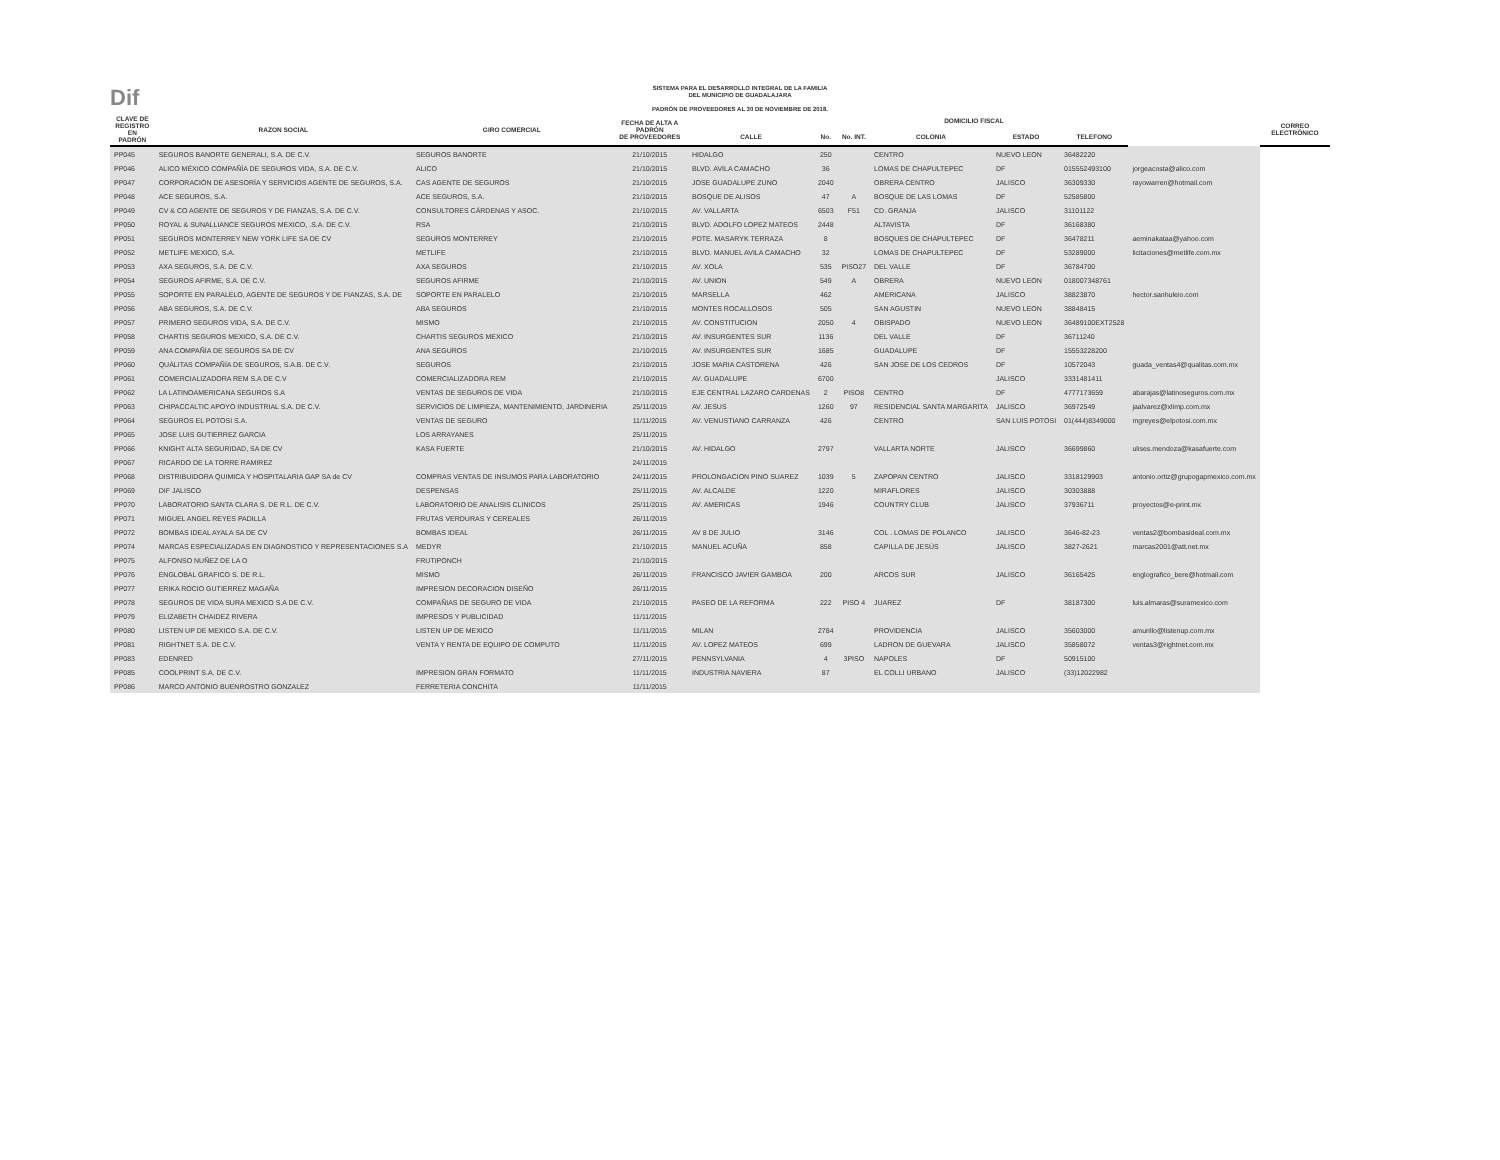Dif
SISTEMA PARA EL DESARROLLO INTEGRAL DE LA FAMILIA
DEL MUNICIPIO DE GUADALAJARA
PADRÓN DE PROVEEDORES AL 30 DE NOVIEMBRE DE 2018.
| CLAVE DE REGISTRO EN PADRÓN | RAZON SOCIAL | GIRO COMERCIAL | FECHA DE ALTA A PADRÓN DE PROVEEDORES | DOMICILIO FISCAL | | | | | | | CORREO ELECTRÓNICO |
| --- | --- | --- | --- | --- | --- | --- | --- | --- | --- | --- | --- |
| | | | | CALLE | No. | No. INT. | COLONIA | ESTADO | TELEFONO | | |
| PP045 | SEGUROS BANORTE GENERALI, S.A. DE C.V. | SEGUROS BANORTE | 21/10/2015 | HIDALGO | 250 | | CENTRO | NUEVO LEON | 36482220 | | |
| PP046 | ALICO MÉXICO COMPAÑÍA DE SEGUROS VIDA, S.A. DE C.V. | ALICO | 21/10/2015 | BLVD. AVILA CAMACHO | 36 | | LOMAS DE CHAPULTEPEC | DF | 015552493100 | jorgeacosta@alico.com | |
| PP047 | CORPORACIÓN DE ASESORÍA Y SERVICIOS AGENTE DE SEGUROS, S.A. | CAS AGENTE DE SEGUROS | 21/10/2015 | JOSE GUADALUPE ZUNO | 2040 | | OBRERA CENTRO | JALISCO | 36309330 | rayowarren@hotmail.com | |
| PP048 | ACE SEGUROS, S.A. | ACE SEGUROS, S.A. | 21/10/2015 | BOSQUE DE ALISOS | 47 | A | BOSQUE DE LAS LOMAS | DF | 52585800 | | |
| PP049 | CV & CO AGENTE DE SEGUROS Y DE FIANZAS, S.A. DE C.V. | CONSULTORES CÁRDENAS Y ASOC. | 21/10/2015 | AV. VALLARTA | 6503 | F51 | CD. GRANJA | JALISCO | 31101122 | | |
| PP050 | ROYAL & SUNALLIANCE SEGUROS MEXICO, .S.A. DE C.V. | RSA | 21/10/2015 | BLVD. ADOLFO LOPEZ MATEOS | 2448 | | ALTAVISTA | DF | 36168380 | | |
| PP051 | SEGUROS MONTERREY NEW YORK LIFE SA DE CV | SEGUROS MONTERREY | 21/10/2015 | PDTE. MASARYK TERRAZA | 8 | | BOSQUES DE CHAPULTEPEC | DF | 36478211 | aeminakataa@yahoo.com | |
| PP052 | METLIFE MEXICO, S.A. | METLIFE | 21/10/2015 | BLVD. MANUEL AVILA CAMACHO | 32 | | LOMAS DE CHAPULTEPEC | DF | 53289000 | licitaciones@metlife.com.mx | |
| PP053 | AXA SEGUROS, S.A. DE C.V. | AXA SEGUROS | 21/10/2015 | AV. XOLA | 535 | PISO27 | DEL VALLE | DF | 36784700 | | |
| PP054 | SEGUROS AFIRME, S.A. DE C.V. | SEGUROS AFIRME | 21/10/2015 | AV. UNION | 549 | A | OBRERA | NUEVO LEON | 018007348761 | | |
| PP055 | SOPORTE EN PARALELO, AGENTE DE SEGUROS Y DE FIANZAS, S.A. DE | SOPORTE EN PARALELO | 21/10/2015 | MARSELLA | 462 | | AMERICANA | JALISCO | 38823870 | hector.sanhuleio.com | |
| PP056 | ABA SEGUROS, S.A. DE C.V. | ABA SEGUROS | 21/10/2015 | MONTES ROCALLOSOS | 505 | | SAN AGUSTIN | NUEVO LEON | 38848415 | | |
| PP057 | PRIMERO SEGUROS VIDA, S.A. DE C.V. | MISMO | 21/10/2015 | AV. CONSTITUCION | 2050 | 4 | OBISPADO | NUEVO LEON | 36489100EXT2528 | | |
| PP058 | CHARTIS SEGUROS MEXICO, S.A. DE C.V. | CHARTIS SEGUROS MEXICO | 21/10/2015 | AV. INSURGENTES SUR | 1136 | | DEL VALLE | DF | 36711240 | | |
| PP059 | ANA COMPAÑÍA DE SEGUROS SA DE CV | ANA SEGUROS | 21/10/2015 | AV. INSURGENTES SUR | 1685 | | GUADALUPE | DF | 15553228200 | | |
| PP060 | QUÁLITAS COMPAÑÍA DE SEGUROS, S.A.B. DE C.V. | SEGUROS | 21/10/2015 | JOSE MARIA CASTORENA | 426 | | SAN JOSE DE LOS CEDROS | DF | 10572043 | guada_ventas4@qualitas.com.mx | |
| PP061 | COMERCIALIZADORA REM S.A DE C.V | COMERCIALIZADORA REM | 21/10/2015 | AV. GUADALUPE | 6700 | | | JALISCO | 3331481411 | | |
| PP062 | LA LATINOAMERICANA SEGUROS S.A | VENTAS DE SEGUROS DE VIDA | 21/10/2015 | EJE CENTRAL LAZARO CARDENAS | 2 | PISO8 | CENTRO | DF | 4777173659 | abarajas@latinoseguros.com.mx | |
| PP063 | CHIPACCALTIC APOYO INDUSTRIAL S.A. DE C.V. | SERVICIOS DE LIMPIEZA, MANTENIMIENTO, JARDINERIA | 25/11/2015 | AV. JESUS | 1260 | 97 | RESIDENCIAL SANTA MARGARITA | JALISCO | 36972549 | jaalvarez@xlimp.com.mx | |
| PP064 | SEGUROS EL POTOSI S.A. | VENTAS DE SEGURO | 11/11/2015 | AV. VENUSTIANO CARRANZA | 426 | | CENTRO | SAN LUIS POTOSI | 01(444)8349000 | mgreyes@elpotosi.com.mx | |
| PP065 | JOSE LUIS GUTIERREZ GARCIA | LOS ARRAYANES | 25/11/2015 | | | | | | | | |
| PP066 | KNIGHT ALTA SEGURIDAD, SA DE CV | KASA FUERTE | 21/10/2015 | AV. HIDALGO | 2797 | | VALLARTA NORTE | JALISCO | 36699860 | ulises.mendoza@kasafuerte.com | |
| PP067 | RICARDO DE LA TORRE RAMIREZ | | 24/11/2015 | | | | | | | | |
| PP068 | DISTRIBUIDORA QUIMICA Y HOSPITALARIA GAP SA de CV | COMPRAS VENTAS DE INSUMOS PARA LABORATORIO | 24/11/2015 | PROLONGACION PINO SUAREZ | 1039 | 5 | ZAPOPAN CENTRO | JALISCO | 3318129903 | antonio.ortiz@grupogapmexico.com.mx | |
| PP069 | DIF JALISCO | DESPENSAS | 25/11/2015 | AV. ALCALDE | 1220 | | MIRAFLORES | JALISCO | 30303888 | | |
| PP070 | LABORATORIO SANTA CLARA S. DE R.L. DE C.V. | LABORATORIO DE ANALISIS CLINICOS | 25/11/2015 | AV. AMERICAS | 1946 | | COUNTRY CLUB | JALISCO | 37936711 | proyectos@e-print.mx | |
| PP071 | MIGUEL ANGEL REYES PADILLA | FRUTAS VERDURAS Y CEREALES | 26/11/2015 | | | | | | | | |
| PP072 | BOMBAS IDEAL AYALA SA DE CV | BOMBAS IDEAL | 26/11/2015 | AV 8 DE JULIO | 3146 | | COL . LOMAS DE POLANCO | JALISCO | 3646-82-23 | ventas2@bombasideal.com.mx | |
| PP074 | MARCAS ESPECIALIZADAS EN DIAGNOSTICO Y REPRESENTACIONES S.A | MEDYR | 21/10/2015 | MANUEL ACUÑA | 858 | | CAPILLA DE JESÚS | JALISCO | 3827-2621 | marcas2001@att.net.mx | |
| PP075 | ALFONSO NUÑEZ DE LA O | FRUTIPONCH | 21/10/2015 | | | | | | | | |
| PP076 | ENGLOBAL GRAFICO S. DE R.L. | MISMO | 26/11/2015 | FRANCISCO JAVIER GAMBOA | 200 | | ARCOS SUR | JALISCO | 36165425 | englografico_bere@hotmail.com | |
| PP077 | ERIKA ROCIO GUTIERREZ MAGAÑA | IMPRESION DECORACION DISEÑO | 26/11/2015 | | | | | | | | |
| PP078 | SEGUROS DE VIDA SURA MEXICO S.A DE C.V. | COMPAÑIAS DE SEGURO DE VIDA | 21/10/2015 | PASEO DE LA REFORMA | 222 | PISO 4 | JUAREZ | DF | 38187300 | luis.almaras@suramexico.com | |
| PP079 | ELIZABETH CHAIDEZ RIVERA | IMPRESOS Y PUBLICIDAD | 11/11/2015 | | | | | | | | |
| PP080 | LISTEN UP DE MEXICO S.A. DE C.V. | LISTEN UP DE MEXICO | 11/11/2015 | MILAN | 2784 | | PROVIDENCIA | JALISCO | 35603000 | amurillo@listenup.com.mx | |
| PP081 | RIGHTNET S.A. DE C.V. | VENTA Y RENTA DE EQUIPO DE COMPUTO | 11/11/2015 | AV. LOPEZ MATEOS | 699 | | LADRON DE GUEVARA | JALISCO | 35858072 | ventas3@rightnet.com.mx | |
| PP083 | EDENRED | | 27/11/2015 | PENNSYLVANIA | 4 | 3PISO | NAPOLES | DF | 50915100 | | |
| PP085 | COOLPRINT S.A. DE C.V. | IMPRESION GRAN FORMATO | 11/11/2015 | INDUSTRIA NAVIERA | 87 | | EL COLLI URBANO | JALISCO | (33)12022982 | | |
| PP086 | MARCO ANTONIO BUENROSTRO GONZALEZ | FERRETERIA CONCHITA | 11/11/2015 | | | | | | | | |